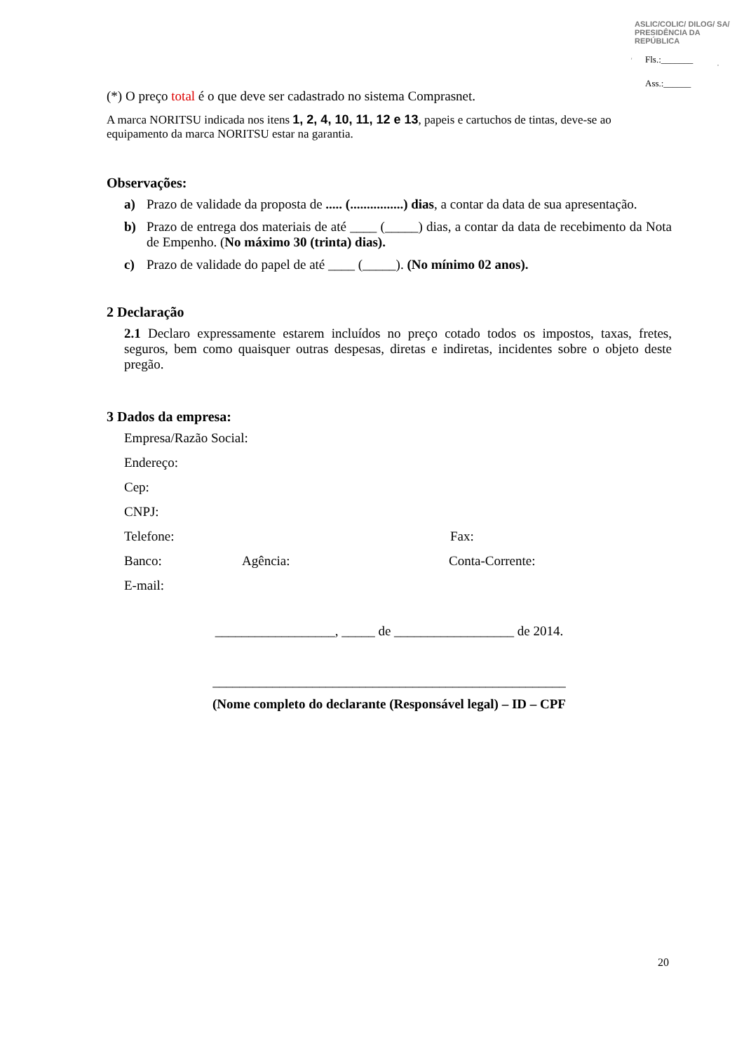ASLIC/COLIC/ DILOG/ SA/ PRESIDÊNCIA DA REPÚBLICA
Fls.:_______
Ass.:______
(*) O preço total é o que deve ser cadastrado no sistema Comprasnet.
A marca NORITSU indicada nos itens 1, 2, 4, 10, 11, 12 e 13, papeis e cartuchos de tintas, deve-se ao equipamento da marca NORITSU estar na garantia.
Observações:
a) Prazo de validade da proposta de ..... (................) dias, a contar da data de sua apresentação.
b) Prazo de entrega dos materiais de até ____ (_____) dias, a contar da data de recebimento da Nota de Empenho. (No máximo 30 (trinta) dias).
c) Prazo de validade do papel de até ____ (_____). (No mínimo 02 anos).
2 Declaração
2.1 Declaro expressamente estarem incluídos no preço cotado todos os impostos, taxas, fretes, seguros, bem como quaisquer outras despesas, diretas e indiretas, incidentes sobre o objeto deste pregão.
3 Dados da empresa:
Empresa/Razão Social:
Endereço:
Cep:
CNPJ:
Telefone: Fax:
Banco: Agência: Conta-Corrente:
E-mail:
__________________, _____ de __________________ de 2014.
_____________________________________________________
(Nome completo do declarante (Responsável legal) – ID – CPF
20